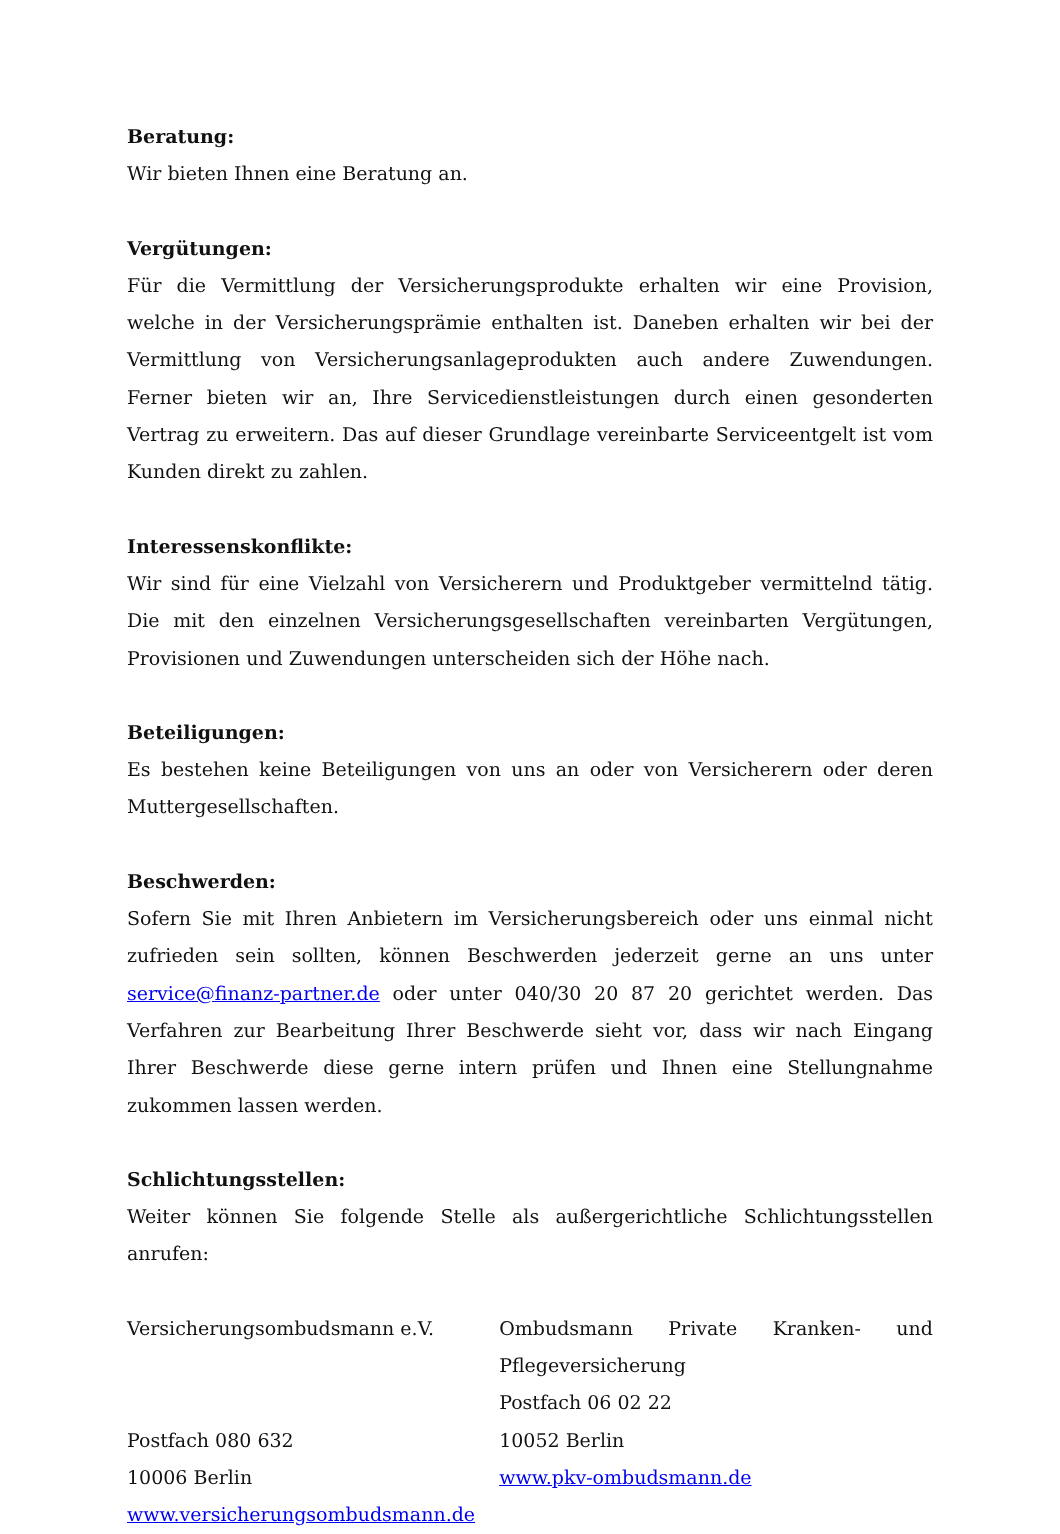Beratung:
Wir bieten Ihnen eine Beratung an.
Vergütungen:
Für die Vermittlung der Versicherungsprodukte erhalten wir eine Provision, welche in der Versicherungsprämie enthalten ist. Daneben erhalten wir bei der Vermittlung von Versicherungsanlageprodukten auch andere Zuwendungen. Ferner bieten wir an, Ihre Servicedienstleistungen durch einen gesonderten Vertrag zu erweitern. Das auf dieser Grundlage vereinbarte Serviceentgelt ist vom Kunden direkt zu zahlen.
Interessenskonflikte:
Wir sind für eine Vielzahl von Versicherern und Produktgeber vermittelnd tätig. Die mit den einzelnen Versicherungsgesellschaften vereinbarten Vergütungen, Provisionen und Zuwendungen unterscheiden sich der Höhe nach.
Beteiligungen:
Es bestehen keine Beteiligungen von uns an oder von Versicherern oder deren Muttergesellschaften.
Beschwerden:
Sofern Sie mit Ihren Anbietern im Versicherungsbereich oder uns einmal nicht zufrieden sein sollten, können Beschwerden jederzeit gerne an uns unter service@finanz-partner.de oder unter 040/30 20 87 20 gerichtet werden. Das Verfahren zur Bearbeitung Ihrer Beschwerde sieht vor, dass wir nach Eingang Ihrer Beschwerde diese gerne intern prüfen und Ihnen eine Stellungnahme zukommen lassen werden.
Schlichtungsstellen:
Weiter können Sie folgende Stelle als außergerichtliche Schlichtungsstellen anrufen:
Versicherungsombudsmann e.V.
Postfach 080 632
10006 Berlin
www.versicherungsombudsmann.de
Ombudsmann Private Kranken- und Pflegeversicherung
Postfach 06 02 22
10052 Berlin
www.pkv-ombudsmann.de